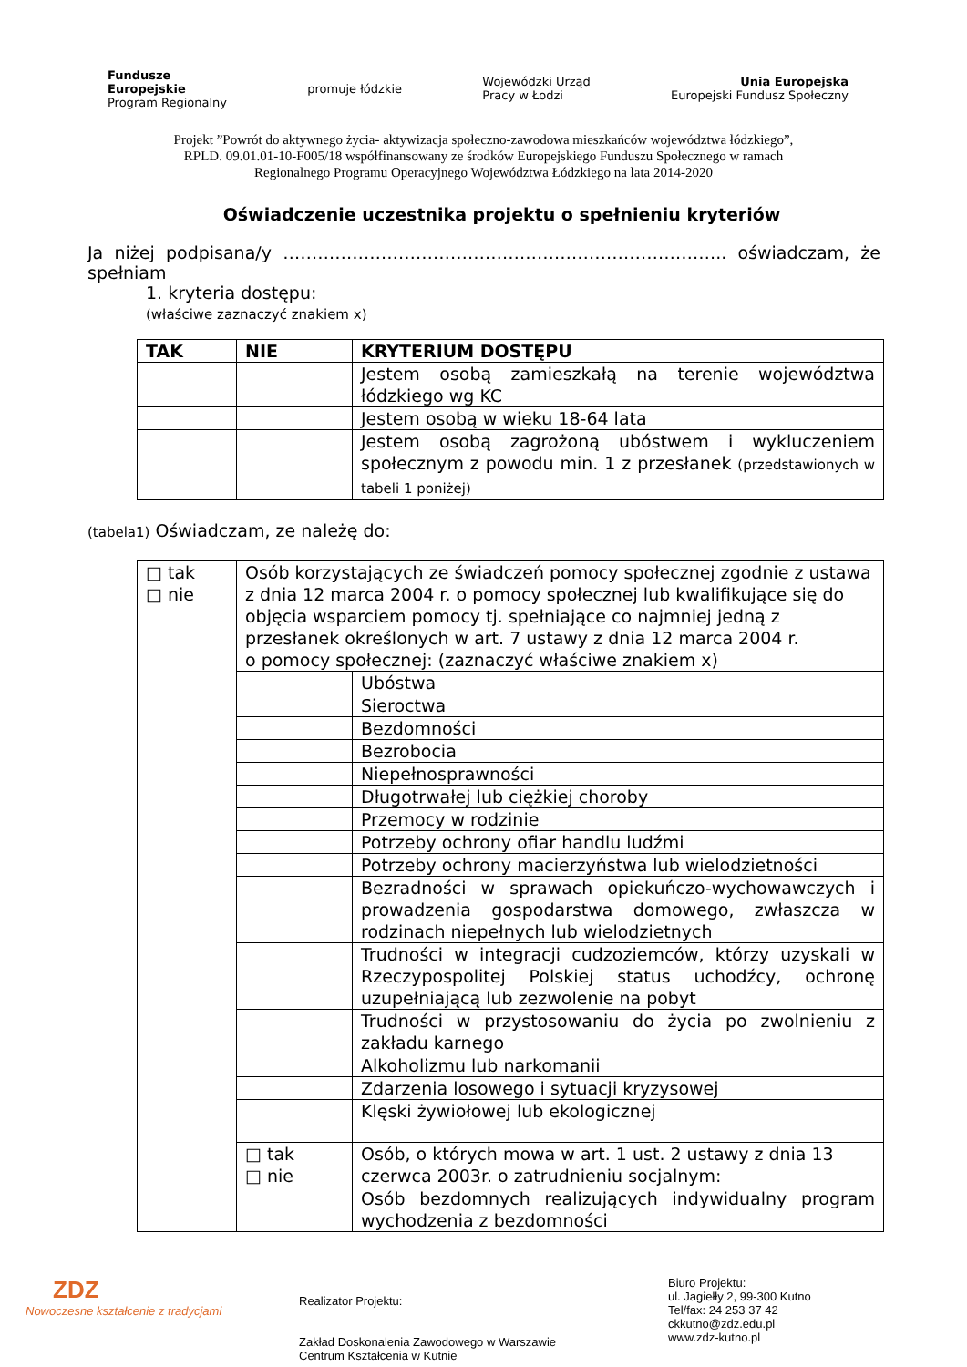Fundusze
Europejskie
Program Regionalny
promuje łódzkie
Wojewódzki Urząd
Pracy w Łodzi
Unia Europejska
Europejski Fundusz Społeczny
Projekt ”Powrót do aktywnego życia- aktywizacja społeczno-zawodowa mieszkańców województwa łódzkiego”,
RPLD. 09.01.01-10-F005/18 współfinansowany ze środków Europejskiego Funduszu Społecznego w ramach
Regionalnego Programu Operacyjnego Województwa Łódzkiego na lata 2014-2020
Oświadczenie uczestnika projektu o spełnieniu kryteriów
Ja niżej podpisana/y ………………………………………………………………….. oświadczam, że spełniam
1. kryteria dostępu:
(właściwe zaznaczyć znakiem x)
| TAK | NIE | KRYTERIUM DOSTĘPU |
| --- | --- | --- |
| | | Jestem osobą zamieszkałą na terenie województwa łódzkiego wg KC |
| | | Jestem osobą w wieku 18-64 lata |
| | | Jestem osobą zagrożoną ubóstwem i wykluczeniem społecznym z powodu min. 1 z przesłanek (przedstawionych w tabeli 1 poniżej) |
(tabela1) Oświadczam, ze należę do:
| □ tak □ nie | Osób korzystających ze świadczeń pomocy społecznej zgodnie z ustawa z dnia 12 marca 2004 r. o pomocy społecznej lub kwalifikujące się do objęcia wsparciem pomocy tj. spełniające co najmniej jedną z przesłanek określonych w art. 7 ustawy z dnia 12 marca 2004 r. o pomocy społecznej: (zaznaczyć właściwe znakiem x) | |
| | | Ubóstwa |
| | | Sieroctwa |
| | | Bezdomności |
| | | Bezrobocia |
| | | Niepełnosprawności |
| | | Długotrwałej lub ciężkiej choroby |
| | | Przemocy w rodzinie |
| | | Potrzeby ochrony ofiar handlu ludźmi |
| | | Potrzeby ochrony macierzyństwa lub wielodzietności |
| | | Bezradności w sprawach opiekuńczo-wychowawczych i prowadzenia gospodarstwa domowego, zwłaszcza w rodzinach niepełnych lub wielodzietnych |
| | | Trudności w integracji cudzoziemców, którzy uzyskali w Rzeczypospolitej Polskiej status uchodźcy, ochronę uzupełniającą lub zezwolenie na pobyt |
| | | Trudności w przystosowaniu do życia po zwolnieniu z zakładu karnego |
| | | Alkoholizmu lub narkomanii |
| | | Zdarzenia losowego i sytuacji kryzysowej |
| | | Klęski żywiołowej lub ekologicznej |
| | □ tak □ nie | Osób, o których mowa w art. 1 ust. 2 ustawy z dnia 13 czerwca 2003r. o zatrudnieniu socjalnym: |
| | | Osób bezdomnych realizujących indywidualny program wychodzenia z bezdomności |
ZDZ
Nowoczesne kształcenie z tradycjami
Realizator Projektu:
Zakład Doskonalenia Zawodowego w Warszawie
Centrum Kształcenia w Kutnie
Biuro Projektu:
ul. Jagiełły 2, 99-300 Kutno
Tel/fax: 24 253 37 42
ckkutno@zdz.edu.pl
www.zdz-kutno.pl